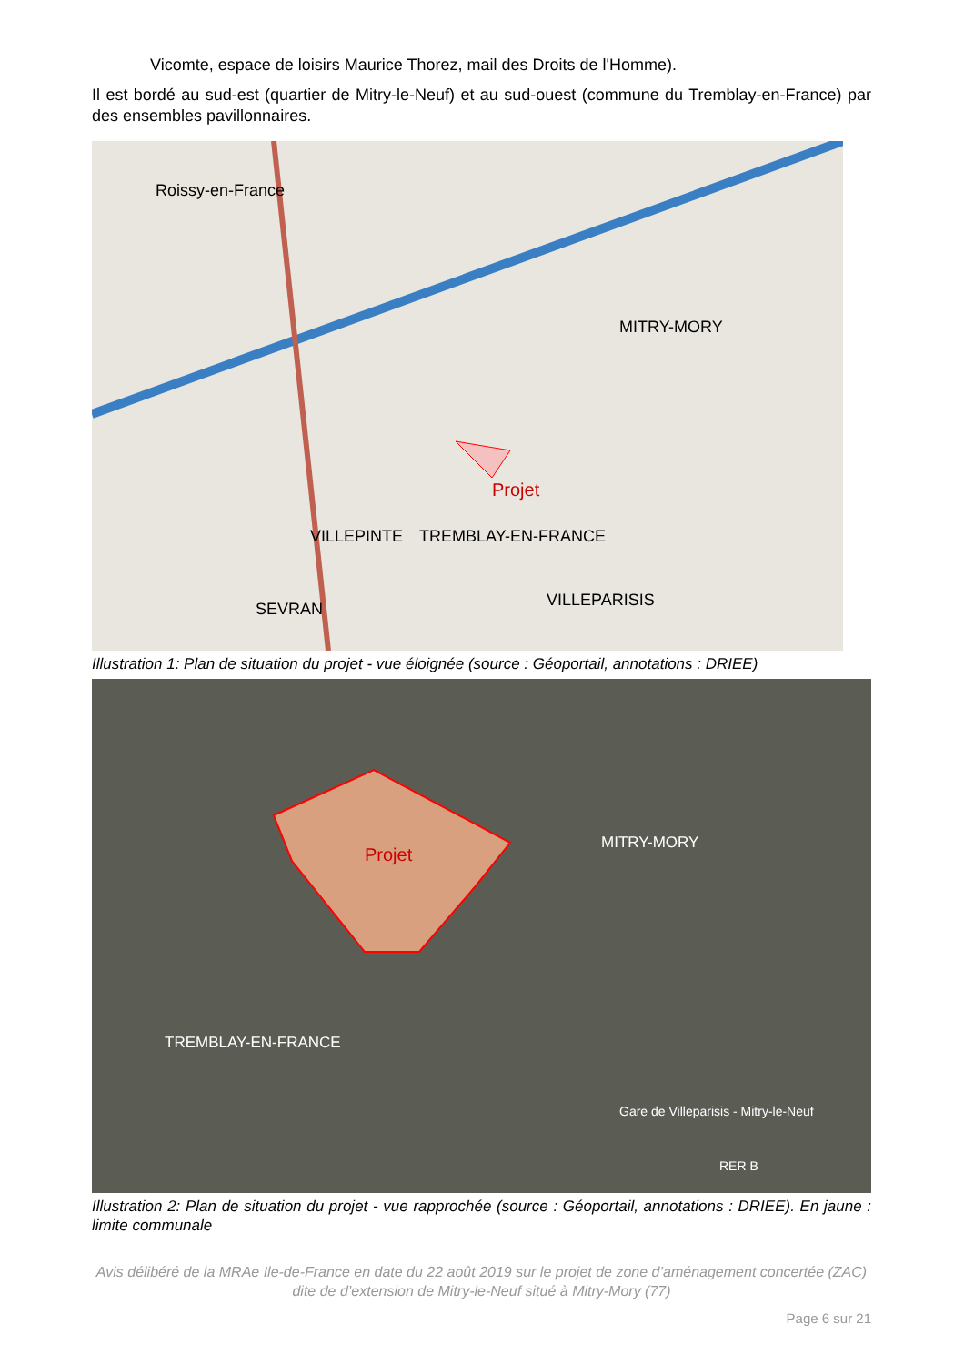Vicomte, espace de loisirs Maurice Thorez, mail des Droits de l'Homme).
Il est bordé au sud-est (quartier de Mitry-le-Neuf) et au sud-ouest (commune du Tremblay-en-France) par des ensembles pavillonnaires.
Projet
Roissy-en-France
MITRY-MORY
VILLEPINTE
TREMBLAY-EN-FRANCE
VILLEPARISIS
SEVRAN
Illustration 1: Plan de situation du projet - vue éloignée (source : Géoportail, annotations : DRIEE)
Projet
MITRY-MORY
TREMBLAY-EN-FRANCE
Gare de Villeparisis - Mitry-le-Neuf
RER B
Illustration 2: Plan de situation du projet - vue rapprochée (source : Géoportail, annotations : DRIEE). En jaune : limite communale
Avis délibéré de la MRAe Ile-de-France en date du 22 août 2019 sur le projet de zone d’aménagement concertée (ZAC) dite de d’extension de Mitry-le-Neuf situé à Mitry-Mory (77)
Page 6 sur 21